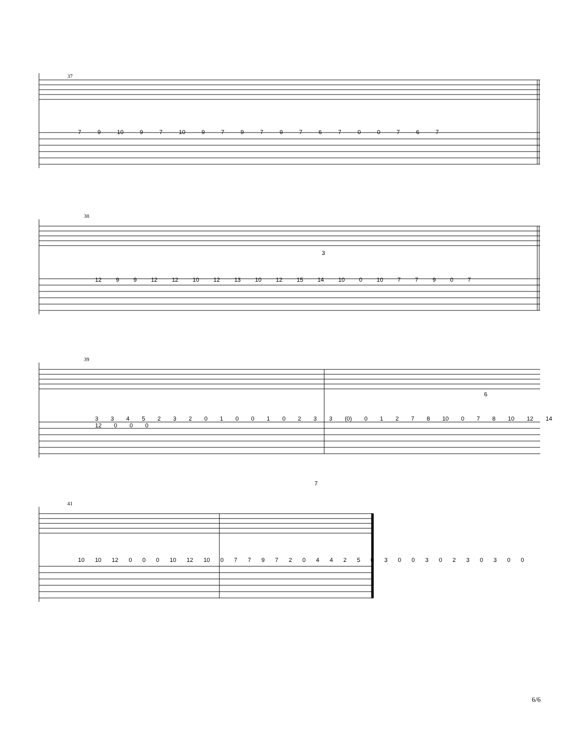37
38
39
41
7 9 10 9 7 10 9 7 9 7 9 7 6 7 0 0 7 6 7
12 9 9 12 12 10 12 13 10 12 15 14 10 0 10 7 7 9 0 7
3 3 4 5 2 3 2 0 1 0 0 1 0 2 3 3 (0) 0 1 2 7 8 10 0 7 8 10 12 14 12 0 0 0
10 10 12 0 0 0 10 12 10 0 7 7 9 7 2 0 4 4 2 5 0 3 0 0 3 0 2 3 0 3 0 0
3
6
7
6/6